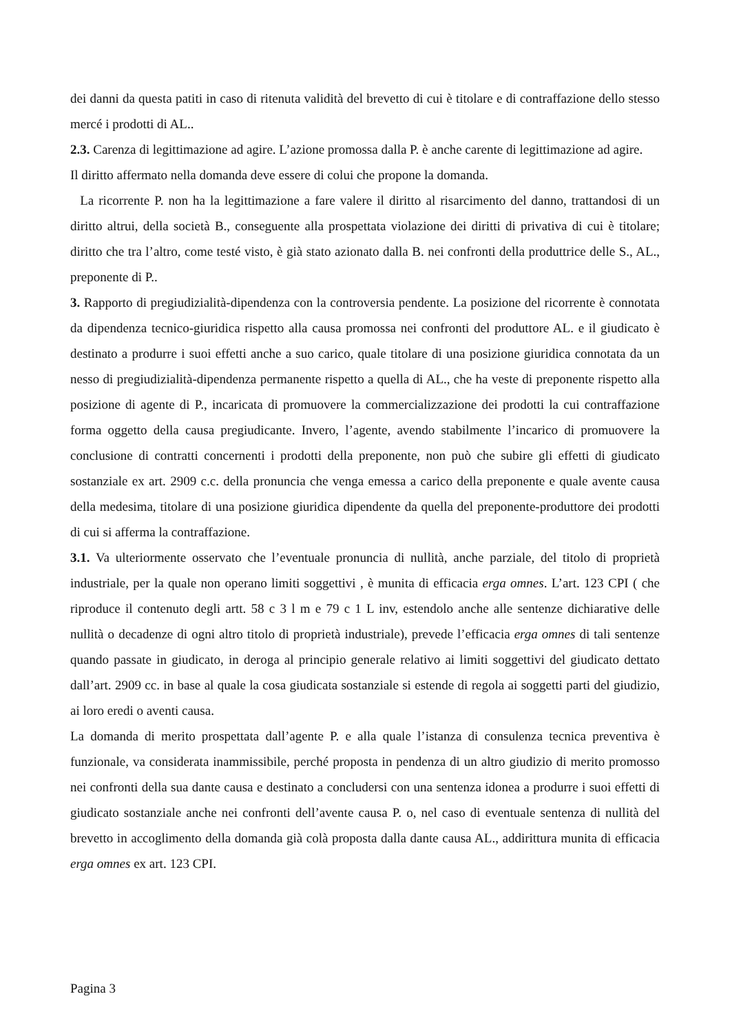dei danni da questa patiti in caso di ritenuta validità del brevetto di cui è titolare e di contraffazione dello stesso mercé i prodotti di AL..
2.3. Carenza di legittimazione ad agire. L’azione promossa dalla P. è anche carente di legittimazione ad agire.
Il diritto affermato nella domanda deve essere di colui che propone la domanda.
La ricorrente P. non ha la legittimazione a fare valere il diritto al risarcimento del danno, trattandosi di un diritto altrui, della società B., conseguente alla prospettata violazione dei diritti di privativa di cui è titolare; diritto che tra l’altro, come testé visto, è già stato azionato dalla B. nei confronti della produttrice delle S., AL., preponente di P..
3. Rapporto di pregiudizialità-dipendenza con la controversia pendente. La posizione del ricorrente è connotata da dipendenza tecnico-giuridica rispetto alla causa promossa nei confronti del produttore AL. e il giudicato è destinato a produrre i suoi effetti anche a suo carico, quale titolare di una posizione giuridica connotata da un nesso di pregiudizialità-dipendenza permanente rispetto a quella di AL., che ha veste di preponente rispetto alla posizione di agente di P., incaricata di promuovere la commercializzazione dei prodotti la cui contraffazione forma oggetto della causa pregiudicante. Invero, l’agente, avendo stabilmente l’incarico di promuovere la conclusione di contratti concernenti i prodotti della preponente, non può che subire gli effetti di giudicato sostanziale ex art. 2909 c.c. della pronuncia che venga emessa a carico della preponente e quale avente causa della medesima, titolare di una posizione giuridica dipendente da quella del preponente-produttore dei prodotti di cui si afferma la contraffazione.
3.1. Va ulteriormente osservato che l’eventuale pronuncia di nullità, anche parziale, del titolo di proprietà industriale, per la quale non operano limiti soggettivi , è munita di efficacia erga omnes. L’art. 123 CPI ( che riproduce il contenuto degli artt. 58 c 3 l m e 79 c 1 L inv, estendolo anche alle sentenze dichiarative delle nullità o decadenze di ogni altro titolo di proprietà industriale), prevede l’efficacia erga omnes di tali sentenze quando passate in giudicato, in deroga al principio generale relativo ai limiti soggettivi del giudicato dettato dall’art. 2909 cc. in base al quale la cosa giudicata sostanziale si estende di regola ai soggetti parti del giudizio, ai loro eredi o aventi causa.
La domanda di merito prospettata dall’agente P. e alla quale l’istanza di consulenza tecnica preventiva è funzionale, va considerata inammissibile, perché proposta in pendenza di un altro giudizio di merito promosso nei confronti della sua dante causa e destinato a concludersi con una sentenza idonea a produrre i suoi effetti di giudicato sostanziale anche nei confronti dell’avente causa P. o, nel caso di eventuale sentenza di nullità del brevetto in accoglimento della domanda già colà proposta dalla dante causa AL., addirittura munita di efficacia erga omnes ex art. 123 CPI.
Pagina 3